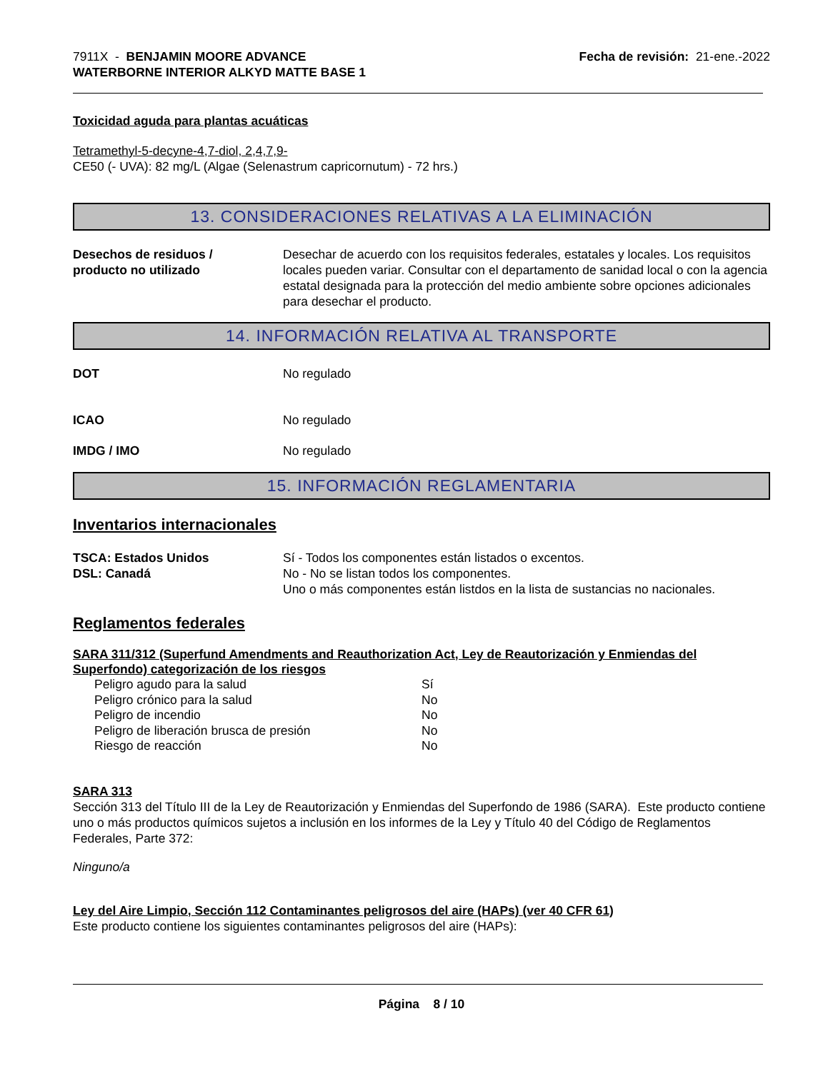7911X - BENJAMIN MOORE ADVANCE
WATERBORNE INTERIOR ALKYD MATTE BASE 1
Fecha de revisión: 21-ene.-2022
Toxicidad aguda para plantas acuáticas
Tetramethyl-5-decyne-4,7-diol, 2,4,7,9-
CE50 (- UVA): 82 mg/L (Algae (Selenastrum capricornutum) - 72 hrs.)
13. CONSIDERACIONES RELATIVAS A LA ELIMINACIÓN
Desechos de residuos /
producto no utilizado
Desechar de acuerdo con los requisitos federales, estatales y locales. Los requisitos locales pueden variar. Consultar con el departamento de sanidad local o con la agencia estatal designada para la protección del medio ambiente sobre opciones adicionales para desechar el producto.
14. INFORMACIÓN RELATIVA AL TRANSPORTE
DOT No regulado
ICAO No regulado
IMDG / IMO No regulado
15. INFORMACIÓN REGLAMENTARIA
Inventarios internacionales
TSCA: Estados Unidos
DSL: Canadá
Sí - Todos los componentes están listados o excentos.
No - No se listan todos los componentes.
Uno o más componentes están listdos en la lista de sustancias no nacionales.
Reglamentos federales
SARA 311/312 (Superfund Amendments and Reauthorization Act, Ley de Reautorización y Enmiendas del Superfondo) categorización de los riesgos
| Peligro agudo para la salud | Sí |
| Peligro crónico para la salud | No |
| Peligro de incendio | No |
| Peligro de liberación brusca de presión | No |
| Riesgo de reacción | No |
SARA 313
Sección 313 del Título III de la Ley de Reautorización y Enmiendas del Superfondo de 1986 (SARA). Este producto contiene uno o más productos químicos sujetos a inclusión en los informes de la Ley y Título 40 del Código de Reglamentos Federales, Parte 372:
Ninguno/a
Ley del Aire Limpio, Sección 112 Contaminantes peligrosos del aire (HAPs) (ver 40 CFR 61)
Este producto contiene los siguientes contaminantes peligrosos del aire (HAPs):
Página 8 / 10